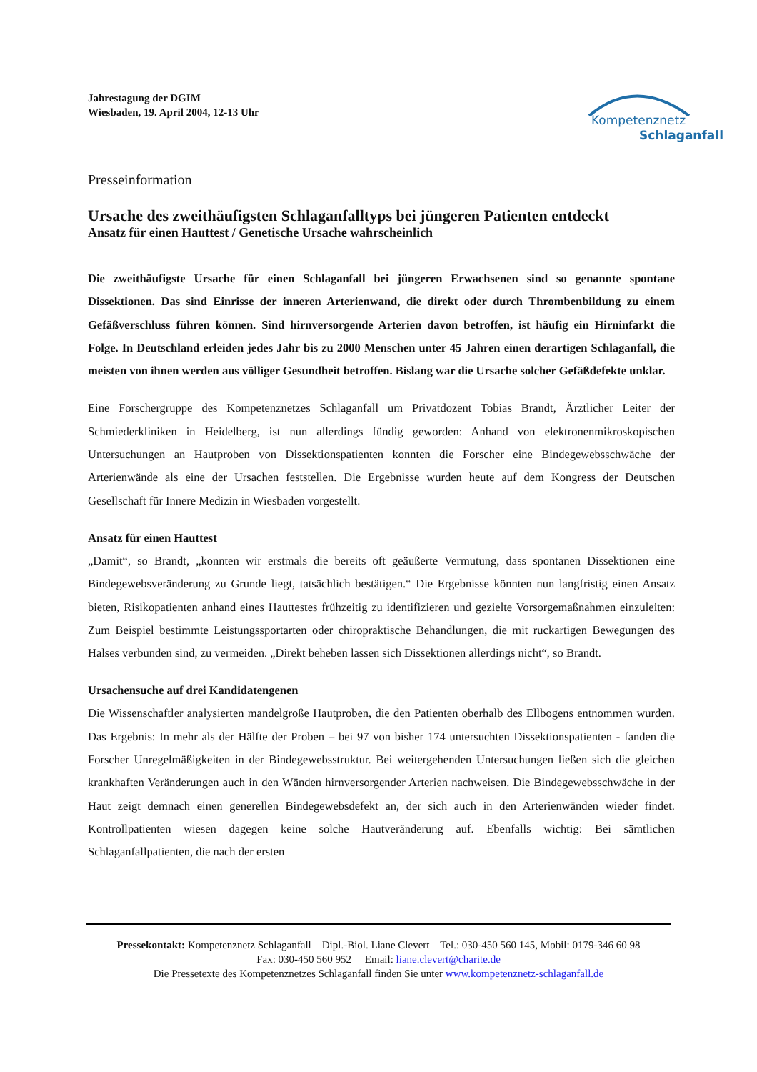Jahrestagung der DGIM
Wiesbaden, 19. April 2004, 12-13 Uhr
Kompetenznetz
Schlaganfall
Presseinformation
Ursache des zweithäufigsten Schlaganfalltyps bei jüngeren Patienten entdeckt
Ansatz für einen Hauttest / Genetische Ursache wahrscheinlich
Die zweithäufigste Ursache für einen Schlaganfall bei jüngeren Erwachsenen sind so genannte spontane Dissektionen. Das sind Einrisse der inneren Arterienwand, die direkt oder durch Thrombenbildung zu einem Gefäßverschluss führen können. Sind hirnversorgende Arterien davon betroffen, ist häufig ein Hirninfarkt die Folge. In Deutschland erleiden jedes Jahr bis zu 2000 Menschen unter 45 Jahren einen derartigen Schlaganfall, die meisten von ihnen werden aus völliger Gesundheit betroffen. Bislang war die Ursache solcher Gefäßdefekte unklar.
Eine Forschergruppe des Kompetenznetzes Schlaganfall um Privatdozent Tobias Brandt, Ärztlicher Leiter der Schmiederkliniken in Heidelberg, ist nun allerdings fündig geworden: Anhand von elektronenmikroskopischen Untersuchungen an Hautproben von Dissektionspatienten konnten die Forscher eine Bindegewebsschwäche der Arterienwände als eine der Ursachen feststellen. Die Ergebnisse wurden heute auf dem Kongress der Deutschen Gesellschaft für Innere Medizin in Wiesbaden vorgestellt.
Ansatz für einen Hauttest
„Damit“, so Brandt, „konnten wir erstmals die bereits oft geäußerte Vermutung, dass spontanen Dissektionen eine Bindegewebsveränderung zu Grunde liegt, tatsächlich bestätigen.“ Die Ergebnisse könnten nun langfristig einen Ansatz bieten, Risikopatienten anhand eines Hauttestes frühzeitig zu identifizieren und gezielte Vorsorgemaßnahmen einzuleiten: Zum Beispiel bestimmte Leistungssportarten oder chiropraktische Behandlungen, die mit ruckartigen Bewegungen des Halses verbunden sind, zu vermeiden. „Direkt beheben lassen sich Dissektionen allerdings nicht“, so Brandt.
Ursachensuche auf drei Kandidatengenen
Die Wissenschaftler analysierten mandelgroße Hautproben, die den Patienten oberhalb des Ellbogens entnommen wurden. Das Ergebnis: In mehr als der Hälfte der Proben – bei 97 von bisher 174 untersuchten Dissektionspatienten - fanden die Forscher Unregelmäßigkeiten in der Bindegewebsstruktur. Bei weitergehenden Untersuchungen ließen sich die gleichen krankhaften Veränderungen auch in den Wänden hirnversorgender Arterien nachweisen. Die Bindegewebsschwäche in der Haut zeigt demnach einen generellen Bindegewebsdefekt an, der sich auch in den Arterienwänden wieder findet. Kontrollpatienten wiesen dagegen keine solche Hautveränderung auf. Ebenfalls wichtig: Bei sämtlichen Schlaganfallpatienten, die nach der ersten
Pressekontakt: Kompetenznetz Schlaganfall Dipl.-Biol. Liane Clevert Tel.: 030-450 560 145, Mobil: 0179-346 60 98
Fax: 030-450 560 952 Email: liane.clevert@charite.de
Die Pressetexte des Kompetenznetzes Schlaganfall finden Sie unter www.kompetenznetz-schlaganfall.de